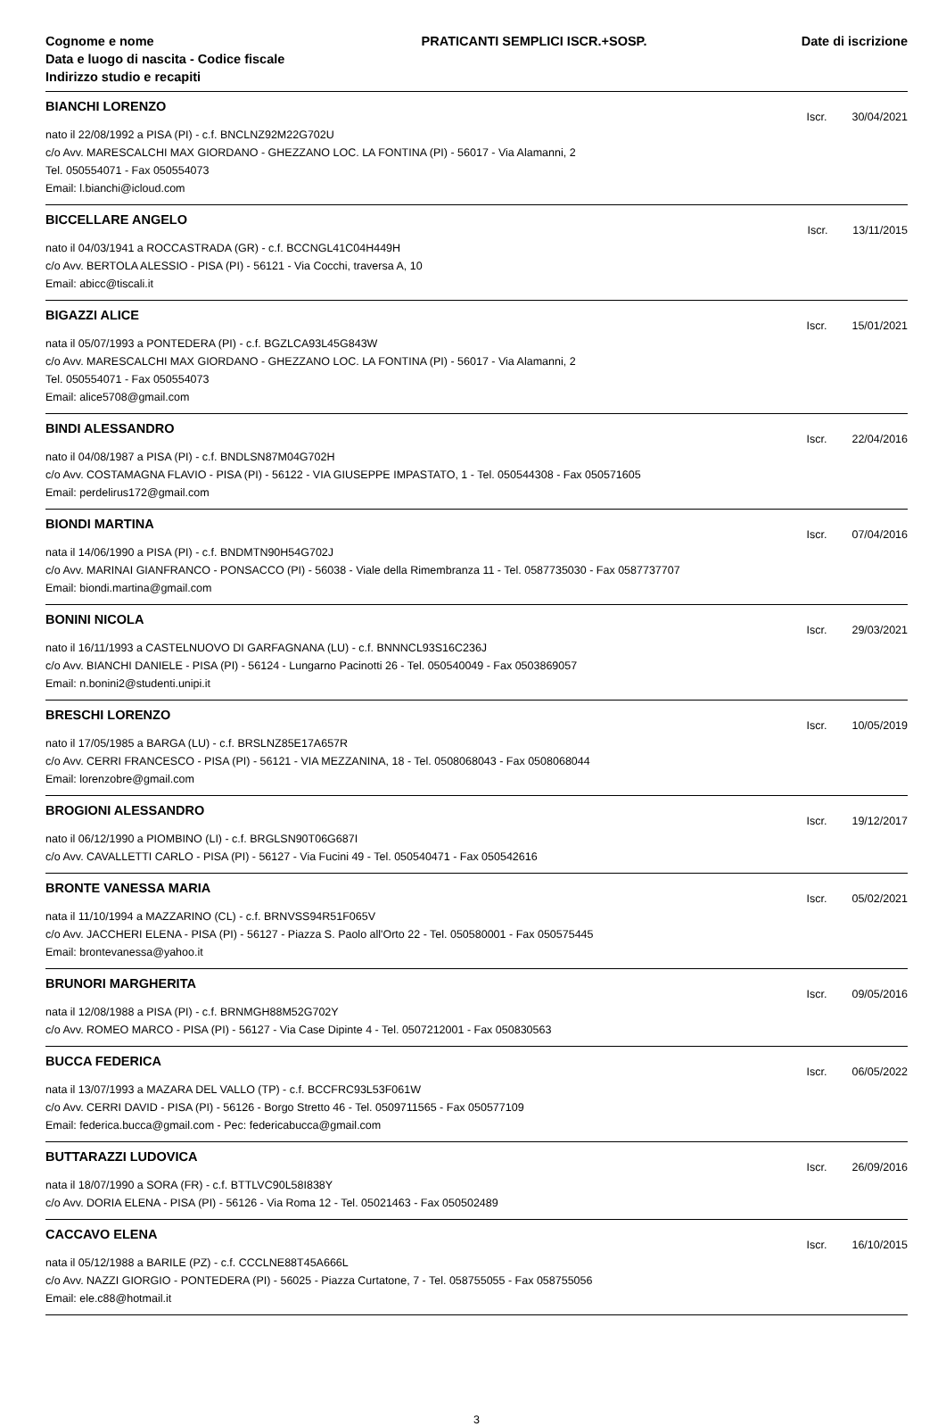Cognome e nome
Data e luogo di nascita - Codice fiscale
Indirizzo studio e recapiti
PRATICANTI SEMPLICI ISCR.+SOSP.
Date di iscrizione
BIANCHI LORENZO
Iscr. 30/04/2021
nato il 22/08/1992 a PISA (PI) - c.f. BNCLNZ92M22G702U
c/o Avv. MARESCALCHI MAX GIORDANO - GHEZZANO LOC. LA FONTINA (PI) - 56017 - Via Alamanni, 2
Tel. 050554071 - Fax 050554073
Email: l.bianchi@icloud.com
BICCELLARE ANGELO
Iscr. 13/11/2015
nato il 04/03/1941 a ROCCASTRADA (GR) - c.f. BCCNGL41C04H449H
c/o Avv. BERTOLA ALESSIO - PISA (PI) - 56121 - Via Cocchi, traversa A, 10
Email: abicc@tiscali.it
BIGAZZI ALICE
Iscr. 15/01/2021
nata il 05/07/1993 a PONTEDERA (PI) - c.f. BGZLCA93L45G843W
c/o Avv. MARESCALCHI MAX GIORDANO - GHEZZANO LOC. LA FONTINA (PI) - 56017 - Via Alamanni, 2
Tel. 050554071 - Fax 050554073
Email: alice5708@gmail.com
BINDI ALESSANDRO
Iscr. 22/04/2016
nato il 04/08/1987 a PISA (PI) - c.f. BNDLSN87M04G702H
c/o Avv. COSTAMAGNA FLAVIO - PISA (PI) - 56122 - VIA GIUSEPPE IMPASTATO, 1 - Tel. 050544308 - Fax 050571605
Email: perdelirus172@gmail.com
BIONDI MARTINA
Iscr. 07/04/2016
nata il 14/06/1990 a PISA (PI) - c.f. BNDMTN90H54G702J
c/o Avv. MARINAI GIANFRANCO - PONSACCO (PI) - 56038 - Viale della Rimembranza 11 - Tel. 0587735030 - Fax 0587737707
Email: biondi.martina@gmail.com
BONINI NICOLA
Iscr. 29/03/2021
nato il 16/11/1993 a CASTELNUOVO DI GARFAGNANA (LU) - c.f. BNNNCL93S16C236J
c/o Avv. BIANCHI DANIELE - PISA (PI) - 56124 - Lungarno Pacinotti 26 - Tel. 050540049 - Fax 0503869057
Email: n.bonini2@studenti.unipi.it
BRESCHI LORENZO
Iscr. 10/05/2019
nato il 17/05/1985 a BARGA (LU) - c.f. BRSLNZ85E17A657R
c/o Avv. CERRI FRANCESCO - PISA (PI) - 56121 - VIA MEZZANINA, 18 - Tel. 0508068043 - Fax 0508068044
Email: lorenzobre@gmail.com
BROGIONI ALESSANDRO
Iscr. 19/12/2017
nato il 06/12/1990 a PIOMBINO (LI) - c.f. BRGLSN90T06G687I
c/o Avv. CAVALLETTI CARLO - PISA (PI) - 56127 - Via Fucini 49 - Tel. 050540471 - Fax 050542616
BRONTE VANESSA MARIA
Iscr. 05/02/2021
nata il 11/10/1994 a MAZZARINO (CL) - c.f. BRNVSS94R51F065V
c/o Avv. JACCHERI ELENA - PISA (PI) - 56127 - Piazza S. Paolo all'Orto 22 - Tel. 050580001 - Fax 050575445
Email: brontevanessa@yahoo.it
BRUNORI MARGHERITA
Iscr. 09/05/2016
nata il 12/08/1988 a PISA (PI) - c.f. BRNMGH88M52G702Y
c/o Avv. ROMEO MARCO - PISA (PI) - 56127 - Via Case Dipinte 4 - Tel. 0507212001 - Fax 050830563
BUCCA FEDERICA
Iscr. 06/05/2022
nata il 13/07/1993 a MAZARA DEL VALLO (TP) - c.f. BCCFRC93L53F061W
c/o Avv. CERRI DAVID - PISA (PI) - 56126 - Borgo Stretto 46 - Tel. 0509711565 - Fax 050577109
Email: federica.bucca@gmail.com - Pec: federicabucca@gmail.com
BUTTARAZZI LUDOVICA
Iscr. 26/09/2016
nata il 18/07/1990 a SORA (FR) - c.f. BTTLVC90L58I838Y
c/o Avv. DORIA ELENA - PISA (PI) - 56126 - Via Roma 12 - Tel. 05021463 - Fax 050502489
CACCAVO ELENA
Iscr. 16/10/2015
nata il 05/12/1988 a BARILE (PZ) - c.f. CCCLNE88T45A666L
c/o Avv. NAZZI GIORGIO - PONTEDERA (PI) - 56025 - Piazza Curtatone, 7 - Tel. 058755055 - Fax 058755056
Email: ele.c88@hotmail.it
3